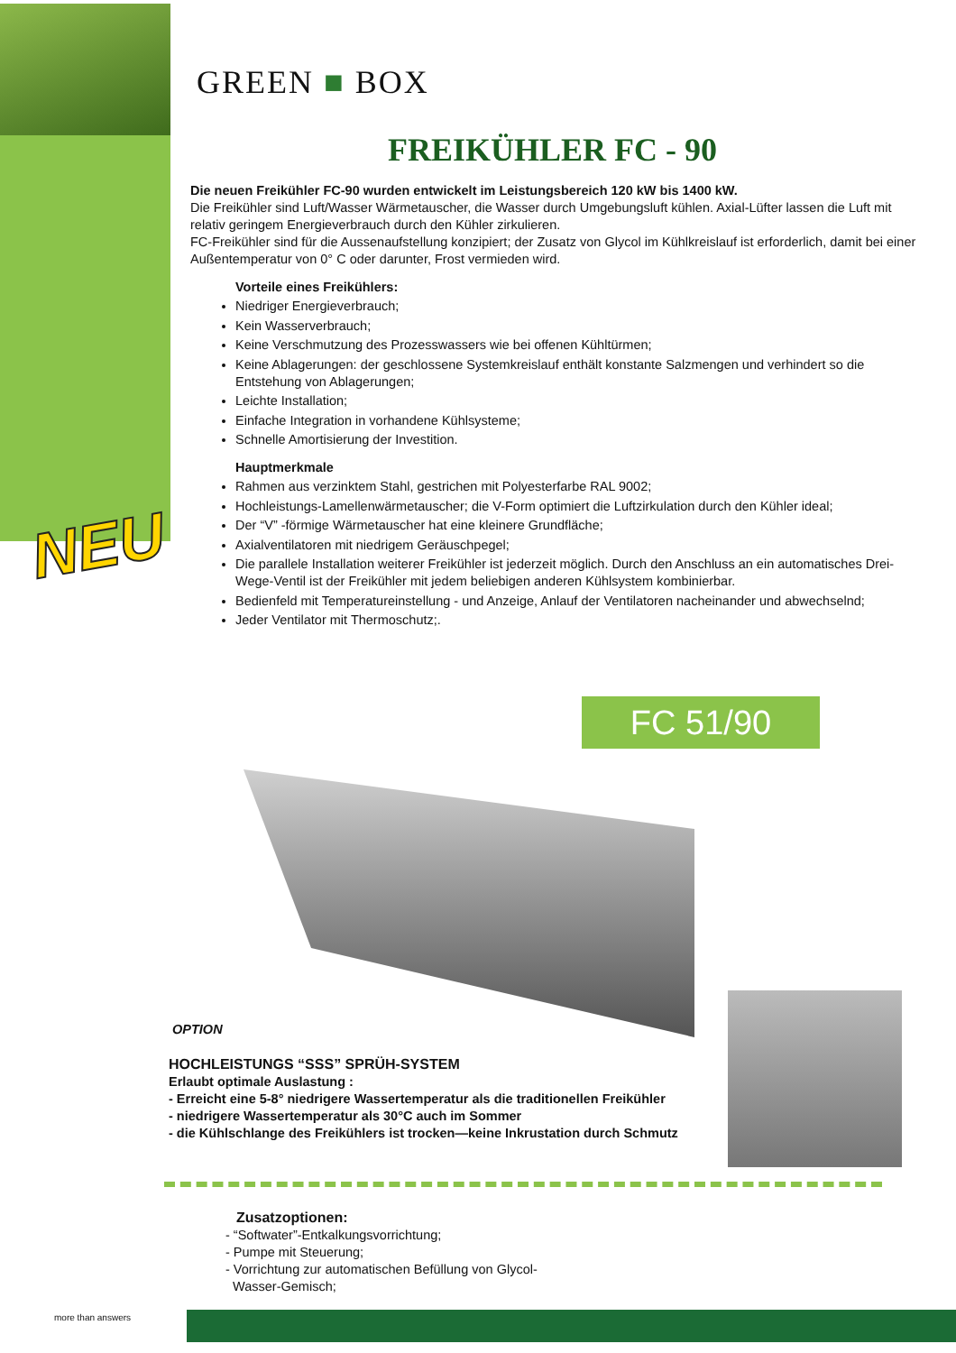GREEN ■ BOX
FREIKÜHLER FC - 90
Die neuen Freikühler FC-90 wurden entwickelt im Leistungsbereich 120 kW bis 1400 kW.
Die Freikühler sind Luft/Wasser Wärmetauscher, die Wasser durch Umgebungsluft kühlen. Axial-Lüfter lassen die Luft mit relativ geringem Energieverbrauch durch den Kühler zirkulieren.
FC-Freikühler sind für die Aussenaufstellung konzipiert; der Zusatz von Glycol im Kühlkreislauf ist erforderlich, damit bei einer Außentemperatur von 0° C oder darunter, Frost vermieden wird.
Vorteile eines Freikühlers:
Niedriger Energieverbrauch;
Kein Wasserverbrauch;
Keine Verschmutzung des Prozesswassers wie bei offenen Kühltürmen;
Keine Ablagerungen: der geschlossene Systemkreislauf enthält konstante Salzmengen und verhindert so die Entstehung von Ablagerungen;
Leichte Installation;
Einfache Integration in vorhandene Kühlsysteme;
Schnelle Amortisierung der Investition.
Hauptmerkmale
Rahmen aus verzinktem Stahl, gestrichen mit Polyesterfarbe RAL 9002;
Hochleistungs-Lamellenwärmetauscher; die V-Form optimiert die Luftzirkulation durch den Kühler ideal;
Der “V” -förmige Wärmetauscher hat eine kleinere Grundfläche;
Axialventilatoren mit niedrigem Geräuschpegel;
Die parallele Installation weiterer Freikühler ist jederzeit möglich. Durch den Anschluss an ein automatisches Drei-Wege-Ventil ist der Freikühler mit jedem beliebigen anderen Kühlsystem kombinierbar.
Bedienfeld mit Temperatureinstellung - und Anzeige, Anlauf der Ventilatoren nacheinander und abwechselnd;
Jeder Ventilator mit Thermoschutz;.
NEU
FC 51/90
OPTION
HOCHLEISTUNGS “SSS” SPRÜH-SYSTEM
Erlaubt optimale Auslastung :
- Erreicht eine 5-8° niedrigere Wassertemperatur als die traditionellen Freikühler
- niedrigere Wassertemperatur als 30°C auch im Sommer
- die Kühlschlange des Freikühlers ist trocken—keine Inkrustation durch Schmutz
Zusatzoptionen:
- “Softwater”-Entkalkungsvorrichtung;
- Pumpe mit Steuerung;
- Vorrichtung zur automatischen Befüllung von Glycol-
Wasser-Gemisch;
more than answers